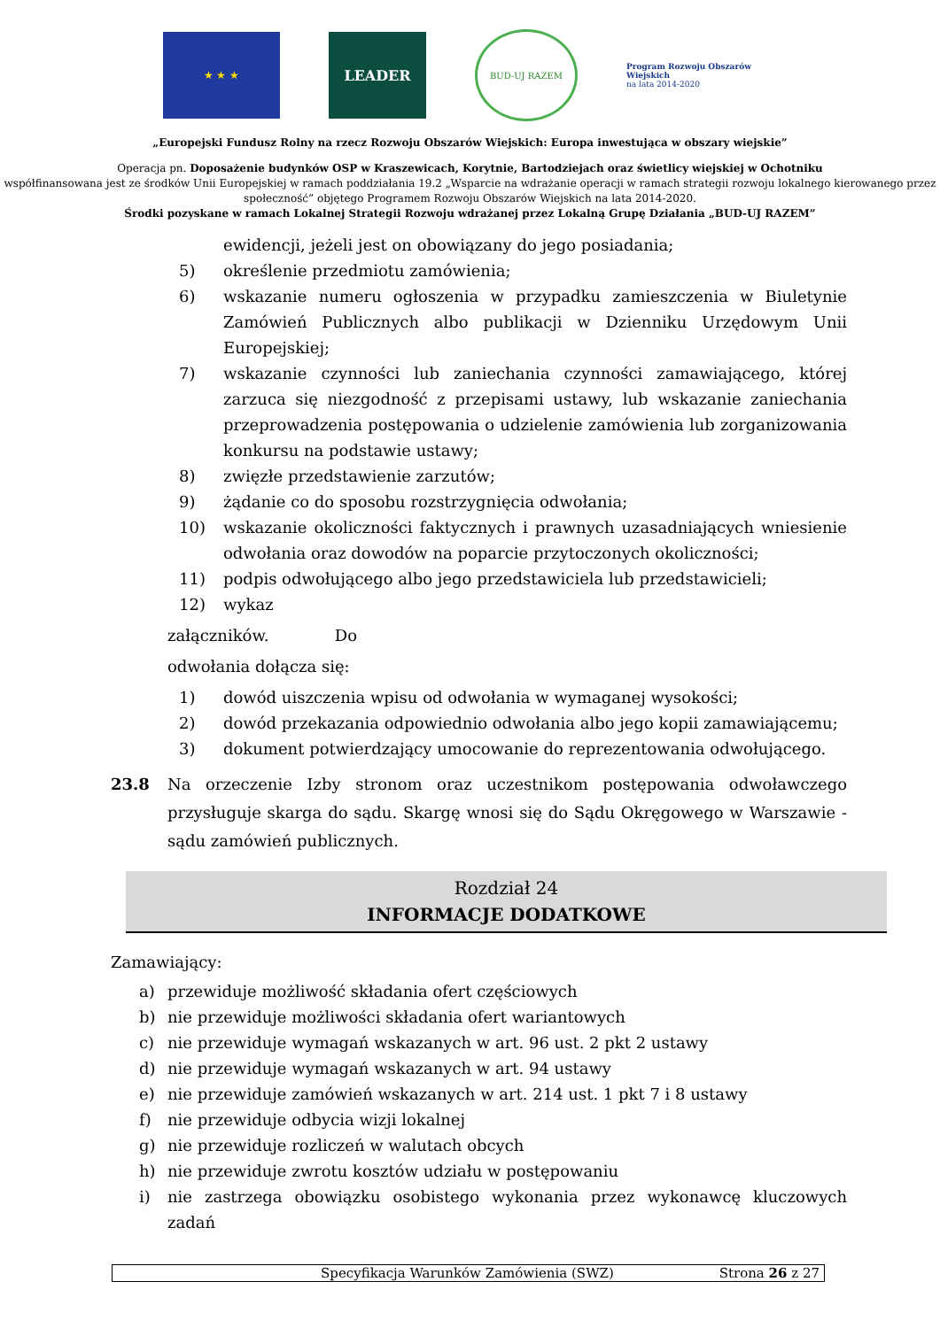★ ★ ★
LEADER
BUD-UJ RAZEM
Program Rozwoju Obszarów Wiejskich
na lata 2014-2020
„Europejski Fundusz Rolny na rzecz Rozwoju Obszarów Wiejskich: Europa inwestująca w obszary wiejskie”
Operacja pn. Doposażenie budynków OSP w Kraszewicach, Korytnie, Bartodziejach oraz świetlicy wiejskiej w Ochotniku
współfinansowana jest ze środków Unii Europejskiej w ramach poddziałania 19.2 „Wsparcie na wdrażanie operacji w ramach strategii rozwoju lokalnego kierowanego przez społeczność” objętego Programem Rozwoju Obszarów Wiejskich na lata 2014-2020.
Środki pozyskane w ramach Lokalnej Strategii Rozwoju wdrażanej przez Lokalną Grupę Działania „BUD-UJ RAZEM”
ewidencji, jeżeli jest on obowiązany do jego posiadania;
5) określenie przedmiotu zamówienia;
6) wskazanie numeru ogłoszenia w przypadku zamieszczenia w Biuletynie Zamówień Publicznych albo publikacji w Dzienniku Urzędowym Unii Europejskiej;
7) wskazanie czynności lub zaniechania czynności zamawiającego, której zarzuca się niezgodność z przepisami ustawy, lub wskazanie zaniechania przeprowadzenia postępowania o udzielenie zamówienia lub zorganizowania konkursu na podstawie ustawy;
8) zwięzłe przedstawienie zarzutów;
9) żądanie co do sposobu rozstrzygnięcia odwołania;
10) wskazanie okoliczności faktycznych i prawnych uzasadniających wniesienie odwołania oraz dowodów na poparcie przytoczonych okoliczności;
11) podpis odwołującego albo jego przedstawiciela lub przedstawicieli;
12) wykaz
załączników. Do
odwołania dołącza się:
1) dowód uiszczenia wpisu od odwołania w wymaganej wysokości;
2) dowód przekazania odpowiednio odwołania albo jego kopii zamawiającemu;
3) dokument potwierdzający umocowanie do reprezentowania odwołującego.
23.8 Na orzeczenie Izby stronom oraz uczestnikom postępowania odwoławczego przysługuje skarga do sądu. Skargę wnosi się do Sądu Okręgowego w Warszawie - sądu zamówień publicznych.
Rozdział 24
INFORMACJE DODATKOWE
Zamawiający:
a) przewiduje możliwość składania ofert częściowych
b) nie przewiduje możliwości składania ofert wariantowych
c) nie przewiduje wymagań wskazanych w art. 96 ust. 2 pkt 2 ustawy
d) nie przewiduje wymagań wskazanych w art. 94 ustawy
e) nie przewiduje zamówień wskazanych w art. 214 ust. 1 pkt 7 i 8 ustawy
f) nie przewiduje odbycia wizji lokalnej
g) nie przewiduje rozliczeń w walutach obcych
h) nie przewiduje zwrotu kosztów udziału w postępowaniu
i) nie zastrzega obowiązku osobistego wykonania przez wykonawcę kluczowych zadań
Specyfikacja Warunków Zamówienia (SWZ) Strona 26 z 27